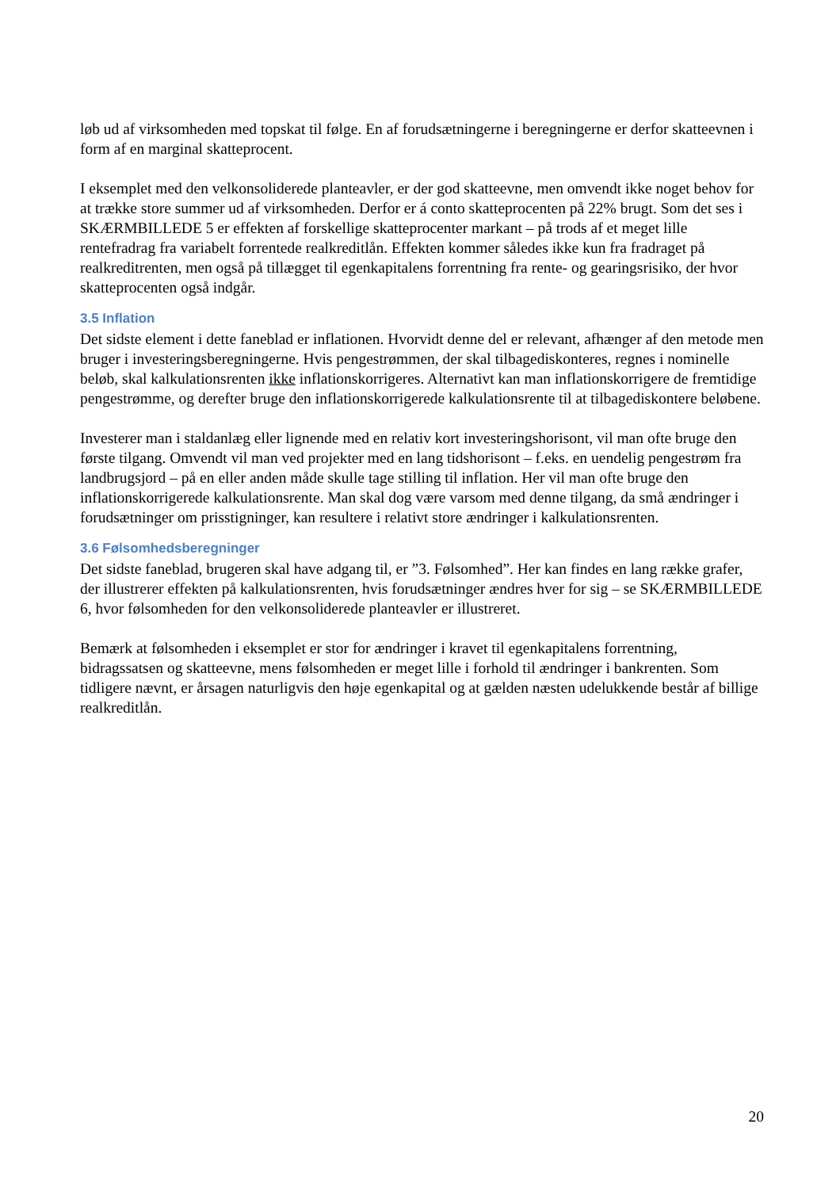løb ud af virksomheden med topskat til følge. En af forudsætningerne i beregningerne er derfor skatteevnen i form af en marginal skatteprocent.
I eksemplet med den velkonsoliderede planteavler, er der god skatteevne, men omvendt ikke noget behov for at trække store summer ud af virksomheden. Derfor er á conto skatteprocenten på 22% brugt. Som det ses i SKÆRMBILLEDE 5 er effekten af forskellige skatteprocenter markant – på trods af et meget lille rentefradrag fra variabelt forrentede realkreditlån. Effekten kommer således ikke kun fra fradraget på realkreditrenten, men også på tillægget til egenkapitalens forrentning fra rente- og gearingsrisiko, der hvor skatteprocenten også indgår.
3.5 Inflation
Det sidste element i dette faneblad er inflationen. Hvorvidt denne del er relevant, afhænger af den metode men bruger i investeringsberegningerne. Hvis pengestrømmen, der skal tilbagediskonteres, regnes i nominelle beløb, skal kalkulationsrenten ikke inflationskorrigeres. Alternativt kan man inflationskorrigere de fremtidige pengestrømme, og derefter bruge den inflationskorrigerede kalkulationsrente til at tilbagediskontere beløbene.
Investerer man i staldanlæg eller lignende med en relativ kort investeringshorisont, vil man ofte bruge den første tilgang. Omvendt vil man ved projekter med en lang tidshorisont – f.eks. en uendelig pengestrøm fra landbrugsjord – på en eller anden måde skulle tage stilling til inflation. Her vil man ofte bruge den inflationskorrigerede kalkulationsrente. Man skal dog være varsom med denne tilgang, da små ændringer i forudsætninger om prisstigninger, kan resultere i relativt store ændringer i kalkulationsrenten.
3.6 Følsomhedsberegninger
Det sidste faneblad, brugeren skal have adgang til, er ”3. Følsomhed”. Her kan findes en lang række grafer, der illustrerer effekten på kalkulationsrenten, hvis forudsætninger ændres hver for sig – se SKÆRMBILLEDE 6, hvor følsomheden for den velkonsoliderede planteavler er illustreret.
Bemærk at følsomheden i eksemplet er stor for ændringer i kravet til egenkapitalens forrentning, bidragssatsen og skatteevne, mens følsomheden er meget lille i forhold til ændringer i bankrenten. Som tidligere nævnt, er årsagen naturligvis den høje egenkapital og at gælden næsten udelukkende består af billige realkreditlån.
20